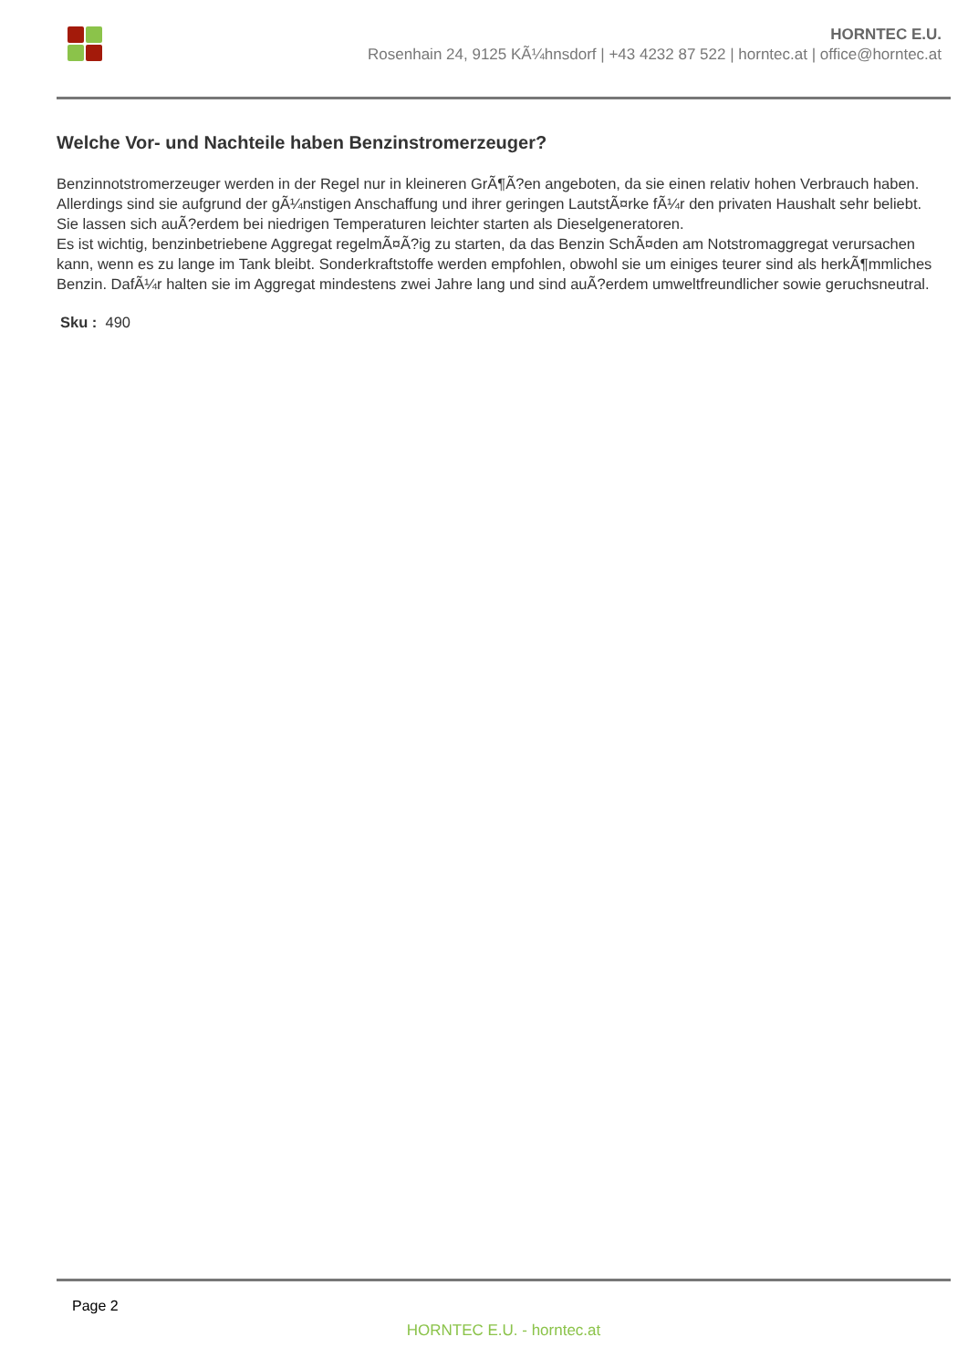HORNTEC E.U.
Rosenhain 24, 9125 KÃ¼hnsdorf | +43 4232 87 522 | horntec.at | office@horntec.at
Welche Vor- und Nachteile haben Benzinstromerzeuger?
Benzinnotstromerzeuger werden in der Regel nur in kleineren GrÃ¶Ã?en angeboten, da sie einen relativ hohen Verbrauch haben. Allerdings sind sie aufgrund der gÃ¼nstigen Anschaffung und ihrer geringen LautstÃ¤rke fÃ¼r den privaten Haushalt sehr beliebt. Sie lassen sich auÃ?erdem bei niedrigen Temperaturen leichter starten als Dieselgeneratoren.
Es ist wichtig, benzinbetriebene Aggregat regelmÃ¤Ã?ig zu starten, da das Benzin SchÃ¤den am Notstromaggregat verursachen kann, wenn es zu lange im Tank bleibt. Sonderkraftstoffe werden empfohlen, obwohl sie um einiges teurer sind als herkÃ¶mmliches Benzin. DafÃ¼r halten sie im Aggregat mindestens zwei Jahre lang und sind auÃ?erdem umweltfreundlicher sowie geruchsneutral.
Sku : 490
Page 2
HORNTEC E.U. - horntec.at